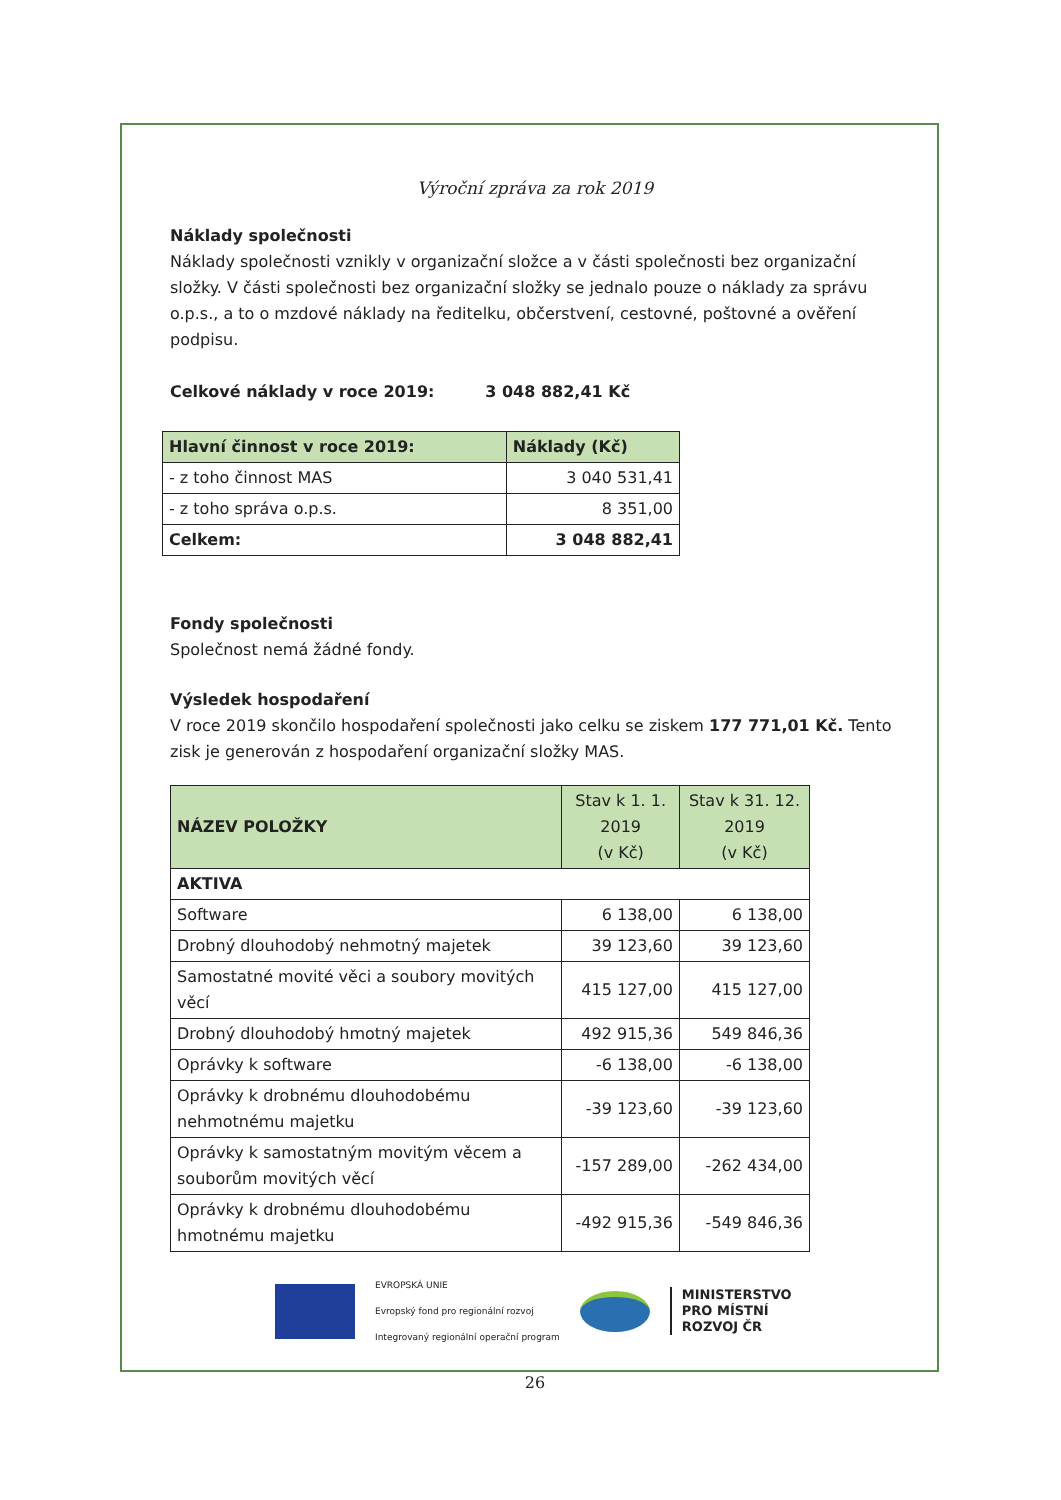Výroční zpráva za rok 2019
Náklady společnosti
Náklady společnosti vznikly v organizační složce a v části společnosti bez organizační složky. V části společnosti bez organizační složky se jednalo pouze o náklady za správu o.p.s., a to o mzdové náklady na ředitelku, občerstvení, cestovné, poštovné a ověření podpisu.
Celkové náklady v roce 2019: 3 048 882,41 Kč
| Hlavní činnost v roce 2019: | Náklady (Kč) |
| --- | --- |
| - z toho činnost MAS | 3 040 531,41 |
| - z toho správa o.p.s. | 8 351,00 |
| Celkem: | 3 048 882,41 |
Fondy společnosti
Společnost nemá žádné fondy.
Výsledek hospodaření
V roce 2019 skončilo hospodaření společnosti jako celku se ziskem 177 771,01 Kč. Tento zisk je generován z hospodaření organizační složky MAS.
| NÁZEV POLOŽKY | Stav k 1. 1. 2019 (v Kč) | Stav k 31. 12. 2019 (v Kč) |
| --- | --- | --- |
| AKTIVA | | |
| Software | 6 138,00 | 6 138,00 |
| Drobný dlouhodobý nehmotný majetek | 39 123,60 | 39 123,60 |
| Samostatné movité věci a soubory movitých věcí | 415 127,00 | 415 127,00 |
| Drobný dlouhodobý hmotný majetek | 492 915,36 | 549 846,36 |
| Oprávky k software | -6 138,00 | -6 138,00 |
| Oprávky k drobnému dlouhodobému nehmotnému majetku | -39 123,60 | -39 123,60 |
| Oprávky k samostatným movitým věcem a souborům movitých věcí | -157 289,00 | -262 434,00 |
| Oprávky k drobnému dlouhodobému hmotnému majetku | -492 915,36 | -549 846,36 |
EVROPSKÁ UNIE
Evropský fond pro regionální rozvoj
Integrovaný regionální operační program
MINISTERSTVO
PRO MÍSTNÍ
ROZVOJ ČR
26